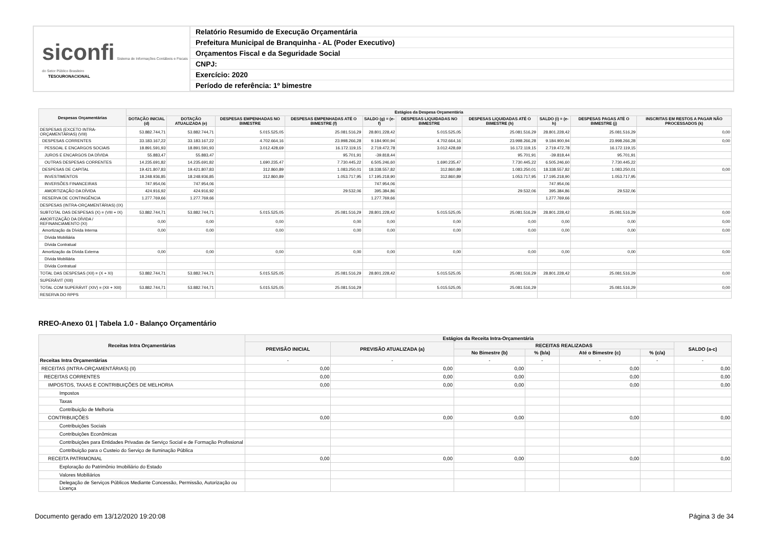siconfi Sistema de Informações Contábeis e Fiscais do Setor Público Brasileiro
TESOURONACIONAL
Relatório Resumido de Execução Orçamentária
Prefeitura Municipal de Branquinha - AL (Poder Executivo)
Orçamentos Fiscal e da Seguridade Social
CNPJ:
Exercício: 2020
Período de referência: 1º bimestre
| Despesas Orçamentárias | Estágios da Despesa Orçamentária | | | | | | | | | |
| --- | --- | --- | --- | --- | --- | --- | --- | --- | --- | --- |
| | DOTAÇÃO INICIAL (d) | DOTAÇÃO ATUALIZADA (e) | DESPESAS EMPENHADAS NO BIMESTRE | DESPESAS EMPENHADAS ATÉ O BIMESTRE (f) | SALDO (g) = (e-f) | DESPESAS LIQUIDADAS NO BIMESTRE | DESPESAS LIQUIDADAS ATÉ O BIMESTRE (h) | SALDO (i) = (e-h) | DESPESAS PAGAS ATÉ O BIMESTRE (j) | INSCRITAS EM RESTOS A PAGAR NÃO PROCESSADOS (k) |
| DESPESAS (EXCETO INTRA-ORÇAMENTÁRIAS) (VIII) | 53.882.744,71 | 53.882.744,71 | 5.015.525,05 | 25.081.516,29 | 28.801.228,42 | 5.015.525,05 | 25.081.516,29 | 28.801.228,42 | 25.081.516,29 | 0,00 |
| DESPESAS CORRENTES | 33.183.167,22 | 33.183.167,22 | 4.702.664,16 | 23.998.266,28 | 9.184.900,94 | 4.702.664,16 | 23.998.266,28 | 9.184.900,94 | 23.998.266,28 | 0,00 |
| PESSOAL E ENCARGOS SOCIAIS | 18.891.591,93 | 18.891.591,93 | 3.012.428,69 | 16.172.119,15 | 2.719.472,78 | 3.012.428,69 | 16.172.119,15 | 2.719.472,78 | 16.172.119,15 | |
| JUROS E ENCARGOS DA DÍVIDA | 55.883,47 | 55.883,47 | | 95.701,91 | -39.818,44 | | 95.701,91 | -39.818,44 | 95.701,91 | |
| OUTRAS DESPESAS CORRENTES | 14.235.691,82 | 14.235.691,82 | 1.690.235,47 | 7.730.445,22 | 6.505.246,60 | 1.690.235,47 | 7.730.445,22 | 6.505.246,60 | 7.730.445,22 | |
| DESPESAS DE CAPITAL | 19.421.807,83 | 19.421.807,83 | 312.860,89 | 1.083.250,01 | 18.338.557,82 | 312.860,89 | 1.083.250,01 | 18.338.557,82 | 1.083.250,01 | 0,00 |
| INVESTIMENTOS | 18.248.936,85 | 18.248.936,85 | 312.860,89 | 1.053.717,95 | 17.195.218,90 | 312.860,89 | 1.053.717,95 | 17.195.218,90 | 1.053.717,95 | |
| INVERSÕES FINANCEIRAS | 747.954,06 | 747.954,06 | | | 747.954,06 | | | 747.954,06 | | |
| AMORTIZAÇÃO DA DÍVIDA | 424.916,92 | 424.916,92 | | 29.532,06 | 395.384,86 | | 29.532,06 | 395.384,86 | 29.532,06 | |
| RESERVA DE CONTINGÊNCIA | 1.277.769,66 | 1.277.769,66 | | | 1.277.769,66 | | | 1.277.769,66 | | |
| DESPESAS (INTRA-ORÇAMENTÁRIAS) (IX) | | | | | | | | | | |
| SUBTOTAL DAS DESPESAS (X) = (VIII + IX) | 53.882.744,71 | 53.882.744,71 | 5.015.525,05 | 25.081.516,29 | 28.801.228,42 | 5.015.525,05 | 25.081.516,29 | 28.801.228,42 | 25.081.516,29 | 0,00 |
| AMORTIZAÇÃO DA DÍVIDA / REFINANCIAMENTO (XI) | 0,00 | 0,00 | 0,00 | 0,00 | 0,00 | 0,00 | 0,00 | 0,00 | 0,00 | 0,00 |
| Amortização da Dívida Interna | 0,00 | 0,00 | 0,00 | 0,00 | 0,00 | 0,00 | 0,00 | 0,00 | 0,00 | 0,00 |
| Dívida Mobiliária | | | | | | | | | | |
| Dívida Contratual | | | | | | | | | | |
| Amortização da Dívida Externa | 0,00 | 0,00 | 0,00 | 0,00 | 0,00 | 0,00 | 0,00 | 0,00 | 0,00 | 0,00 |
| Dívida Mobiliária | | | | | | | | | | |
| Dívida Contratual | | | | | | | | | | |
| TOTAL DAS DESPESAS (XII) = (X + XI) | 53.882.744,71 | 53.882.744,71 | 5.015.525,05 | 25.081.516,29 | 28.801.228,42 | 5.015.525,05 | 25.081.516,29 | 28.801.228,42 | 25.081.516,29 | 0,00 |
| SUPERÁVIT (XIII) | | | | | | | | | | |
| TOTAL COM SUPERÁVIT (XIV) = (XII + XIII) | 53.882.744,71 | 53.882.744,71 | 5.015.525,05 | 25.081.516,29 | | 5.015.525,05 | 25.081.516,29 | | 25.081.516,29 | 0,00 |
| RESERVA DO RPPS | | | | | | | | | | |
RREO-Anexo 01 | Tabela 1.0 - Balanço Orçamentário
| Receitas Intra Orçamentárias | Estágios da Receita Intra-Orçamentária | | | | | | |
| --- | --- | --- | --- | --- | --- | --- | --- |
| | PREVISÃO INICIAL | PREVISÃO ATUALIZADA (a) | RECEITAS REALIZADAS | | | | SALDO (a-c) |
| | | | No Bimestre (b) | % (b/a) | Até o Bimestre (c) | % (c/a) | |
| Receitas Intra Orçamentárias | - | - | - | - | - | - | - |
| RECEITAS (INTRA-ORÇAMENTÁRIAS) (II) | 0,00 | 0,00 | 0,00 | | 0,00 | | 0,00 |
| RECEITAS CORRENTES | 0,00 | 0,00 | 0,00 | | 0,00 | | 0,00 |
| IMPOSTOS, TAXAS E CONTRIBUIÇÕES DE MELHORIA | 0,00 | 0,00 | 0,00 | | 0,00 | | 0,00 |
| Impostos | | | | | | | |
| Taxas | | | | | | | |
| Contribuição de Melhoria | | | | | | | |
| CONTRIBUIÇÕES | 0,00 | 0,00 | 0,00 | | 0,00 | | 0,00 |
| Contribuições Sociais | | | | | | | |
| Contribuições Econômicas | | | | | | | |
| Contribuições para Entidades Privadas de Serviço Social e de Formação Profissional | | | | | | | |
| Contribuição para o Custeio do Serviço de Iluminação Pública | | | | | | | |
| RECEITA PATRIMONIAL | 0,00 | 0,00 | 0,00 | | 0,00 | | 0,00 |
| Exploração do Patrimônio Imobiliário do Estado | | | | | | | |
| Valores Mobiliários | | | | | | | |
| Delegação de Serviços Públicos Mediante Concessão, Permissão, Autorização ou Licença | | | | | | | |
Documento gerado em 13/12/2020 19:20:08 Página 3 de 34